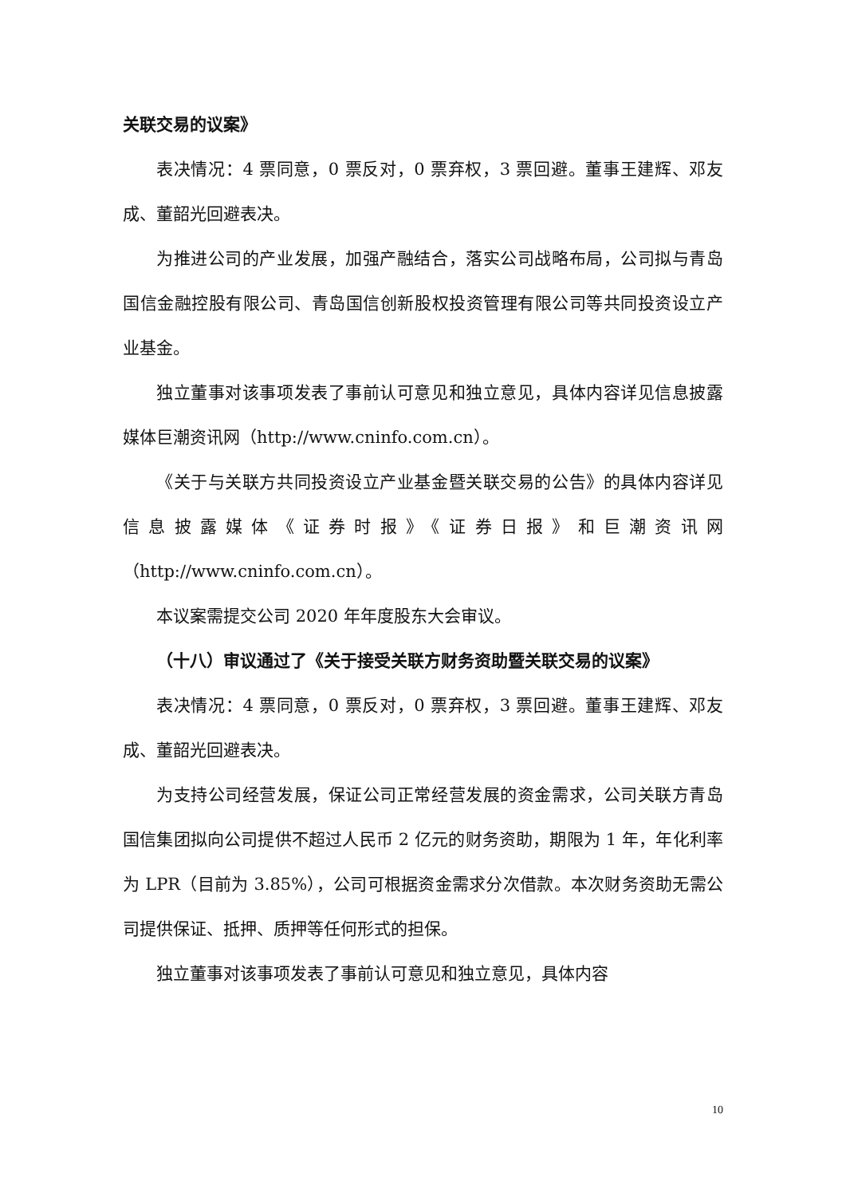关联交易的议案》
表决情况：4 票同意，0 票反对，0 票弃权，3 票回避。董事王建辉、邓友成、董韶光回避表决。
为推进公司的产业发展，加强产融结合，落实公司战略布局，公司拟与青岛国信金融控股有限公司、青岛国信创新股权投资管理有限公司等共同投资设立产业基金。
独立董事对该事项发表了事前认可意见和独立意见，具体内容详见信息披露媒体巨潮资讯网（http://www.cninfo.com.cn）。
《关于与关联方共同投资设立产业基金暨关联交易的公告》的具体内容详见信息披露媒体《证券时报》《证券日报》和巨潮资讯网（http://www.cninfo.com.cn）。
本议案需提交公司 2020 年年度股东大会审议。
（十八）审议通过了《关于接受关联方财务资助暨关联交易的议案》
表决情况：4 票同意，0 票反对，0 票弃权，3 票回避。董事王建辉、邓友成、董韶光回避表决。
为支持公司经营发展，保证公司正常经营发展的资金需求，公司关联方青岛国信集团拟向公司提供不超过人民币 2 亿元的财务资助，期限为 1 年，年化利率为 LPR（目前为 3.85%），公司可根据资金需求分次借款。本次财务资助无需公司提供保证、抵押、质押等任何形式的担保。
独立董事对该事项发表了事前认可意见和独立意见，具体内容
10